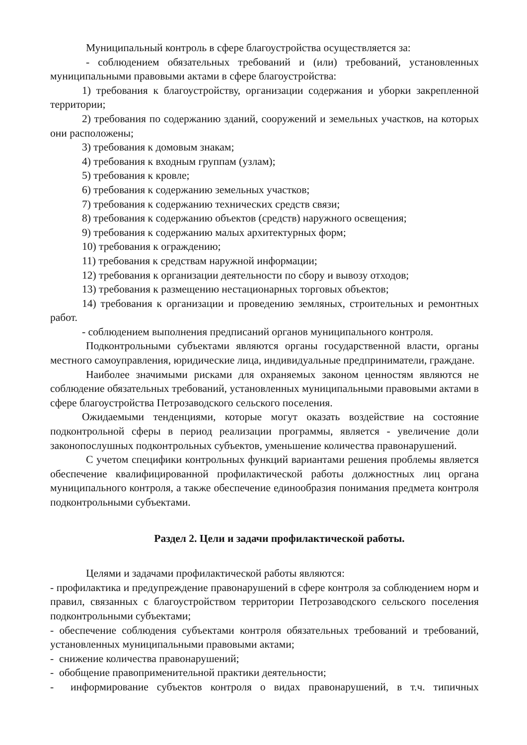Муниципальный контроль в сфере благоустройства осуществляется за:
- соблюдением обязательных требований и (или) требований, установленных муниципальными правовыми актами в сфере благоустройства:
1) требования к благоустройству, организации содержания и уборки закрепленной территории;
2) требования по содержанию зданий, сооружений и земельных участков, на которых они расположены;
3) требования к домовым знакам;
4) требования к входным группам (узлам);
5) требования к кровле;
6) требования к содержанию земельных участков;
7) требования к содержанию технических средств связи;
8) требования к содержанию объектов (средств) наружного освещения;
9) требования к содержанию малых архитектурных форм;
10) требования к ограждению;
11) требования к средствам наружной информации;
12) требования к организации деятельности по сбору и вывозу отходов;
13) требования к размещению нестационарных торговых объектов;
14) требования к организации и проведению земляных, строительных и ремонтных работ.
- соблюдением выполнения предписаний органов муниципального контроля.
Подконтрольными субъектами являются органы государственной власти, органы местного самоуправления, юридические лица, индивидуальные предприниматели, граждане.
Наиболее значимыми рисками для охраняемых законом ценностям являются не соблюдение обязательных требований, установленных муниципальными правовыми актами в сфере благоустройства Петрозаводского сельского поселения.
Ожидаемыми тенденциями, которые могут оказать воздействие на состояние подконтрольной сферы в период реализации программы, является - увеличение доли законопослушных подконтрольных субъектов, уменьшение количества правонарушений.
С учетом специфики контрольных функций вариантами решения проблемы является обеспечение квалифицированной профилактической работы должностных лиц органа муниципального контроля, а также обеспечение единообразия понимания предмета контроля подконтрольными субъектами.
Раздел 2. Цели и задачи профилактической работы.
Целями и задачами профилактической работы являются:
- профилактика и предупреждение правонарушений в сфере контроля за соблюдением норм и правил, связанных с благоустройством территории Петрозаводского сельского поселения подконтрольными субъектами;
- обеспечение соблюдения субъектами контроля обязательных требований и требований, установленных муниципальными правовыми актами;
- снижение количества правонарушений;
- обобщение правоприменительной практики деятельности;
- информирование субъектов контроля о видах правонарушений, в т.ч. типичных